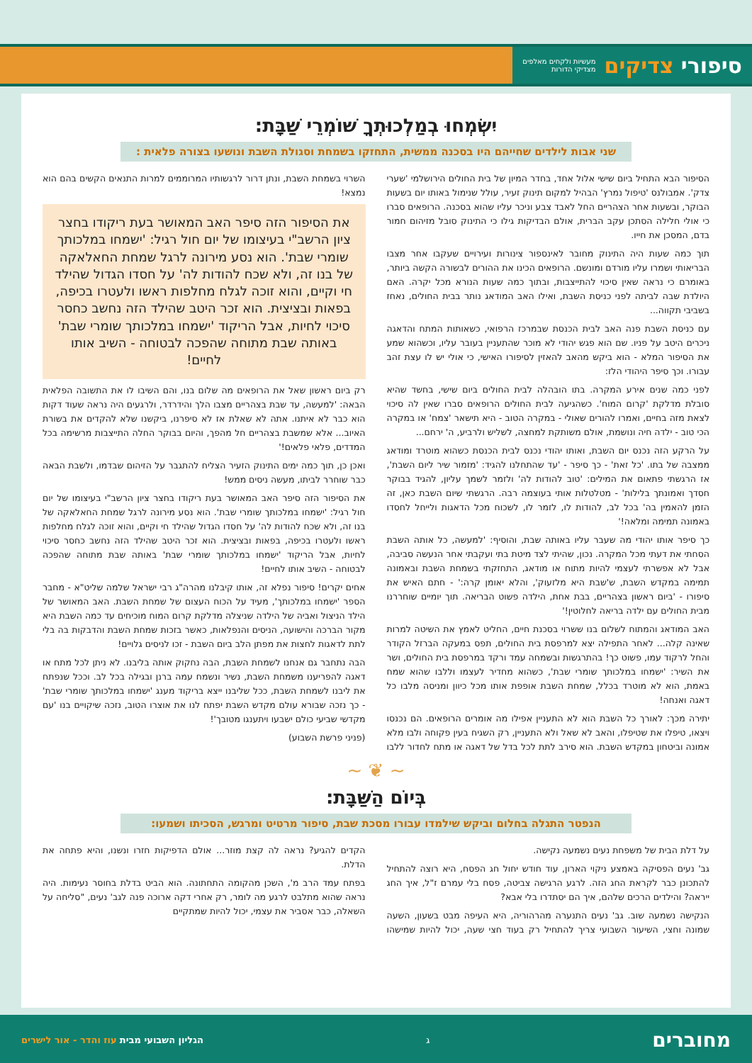סיפורי צדיקים מעשיות ולקחים מאלפים
מצדיקי הדורות
יִשְׂמְחוּ בְמַלְכוּתְךָ שׁוֹמְרֵי שַׁבָּת:
שני אבות לילדים שחייהם היו בסכנה ממשית, התחזקו בשמחת וסגולת השבת ונושעו בצורה פלאית :
הסיפור הבא התחיל ביום שישי אלול אחד, בחדר המיון של בית החולים הירושלמי 'שערי צדק'. אמבולנס 'טיפול נמרץ' הבהיל למקום תינוק זעיר, עולל שנימול באותו יום בשעות הבוקר, ובשעות אחר הצהריים החל לאבד צבע וניכר עליו שהוא בסכנה. הרופאים סברו כי אולי חלילה הסתכן עקב הברית, אולם הבדיקות גילו כי התינוק סובל מזיהום חמור בדם, המסכן את חייו.
תוך כמה שעות היה התינוק מחובר לאינספור צינורות ועירויים שעקבו אחר מצבו הבריאותי ושמרו עליו מורדם ומונשם. הרופאים הכינו את ההורים לבשורה הקשה ביותר, באומרם כי נראה שאין סיכוי להתייצבות, ובתוך כמה שעות הנורא מכל יקרה. האם היולדת שבה לביתה לפני כניסת השבת, ואילו האב המודאג נותר בבית החולים, נאחז בשביבי תקווה...
עם כניסת השבת פנה האב לבית הכנסת שבמרכז הרפואי, כשאותות המתח והדאגה ניכרים היטב על פניו. שם הוא פגש יהודי לא מוכר שהתעניין בעובר עליו, וכשהוא שמע את הסיפור המלא - הוא ביקש מהאב להאזין לסיפורו האישי, כי אולי יש לו עצת זהב עבורו. וכך סיפר היהודי הלז:
לפני כמה שנים אירע המקרה. בתו הובהלה לבית החולים ביום שישי, בחשד שהיא סובלת מדלקת 'קרום המוח'. כשהגיעה לבית החולים הרופאים סברו שאין לה סיכוי לצאת מזה בחיים, ואמרו להורים שאולי - במקרה הטוב - היא תישאר 'צמח' או במקרה הכי טוב - ילדה חיה ונושמת, אולם משותקת למחצה, לשליש ולרביע, ה' ירחם...
על הרקע הזה נכנס יום השבת, ואותו יהודי נכנס לבית הכנסת כשהוא מוטרד ומודאג ממצבה של בתו. 'כל זאת' - כך סיפר - 'עד שהתחלנו להגיד: 'מזמור שיר ליום השבת', אז הרגשתי פתאום את המילים: 'טוב להודות לה' ולזמר לשמך עליון, להגיד בבוקר חסדך ואמונתך בלילות' - מטלטלות אותי בעוצמה רבה. הרגשתי שיום השבת כאן, זה הזמן להאמין בה' בכל לב, להודות לו, לזמר לו, לשכוח מכל הדאגות ולייחל לחסדו באמונה תמימה ומלאה!'
כך סיפר אותו יהודי מה שעבר עליו באותה שבת, והוסיף: 'למעשה, כל אותה השבת הסחתי את דעתי מכל המקרה. נכון, שהיתי לצד מיטת בתי ועקבתי אחר הנעשה סביבה, אבל לא אפשרתי לעצמי להיות מתוח או מודאג, התחזקתי בשמחת השבת ובאמונה תמימה במקדש השבת, ש'שבת היא מלזעוק', והלא יאומן קרה:' - חתם האיש את סיפורו - 'ביום ראשון בצהריים, בבת אחת, הילדה פשוט הבריאה. תוך יומיים שוחררנו מבית החולים עם ילדה בריאה לחלוטין!'
האב המודאג והמתוח לשלום בנו ששרוי בסכנת חיים, החליט לאמץ את השיטה למרות שאינה קלה... לאחר התפילה יצא למרפסת בית החולים, תפס במעקה הברזל הקודר והחל לרקוד עמו, פשוט כך! בהתרגשות ובשמחה עמד ורקד במרפסת בית החולים, ושר את השיר: 'ישמחו במלכותך שומרי שבת', כשהוא מחדיר לעצמו וללבו שהוא שמח באמת, הוא לא מוטרד בכלל, שמחת השבת אופפת אותו מכל כיוון ומניסה מלבו כל דאגה ואנחה!
יתירה מכך: לאורך כל השבת הוא לא התעניין אפילו מה אומרים הרופאים. הם נכנסו ויצאו, טיפלו את שטיפלו, והאב לא שאל ולא התעניין, רק השגיח בעין פקוחה ולבו מלא אמונה וביטחון במקדש השבת. הוא סירב לתת לכל בדל של דאגה או מתח לחדור ללבו השרוי בשמחת השבת, ונתן דרור לרגשותיו המרוממים למרות התנאים הקשים בהם הוא נמצא!
את הסיפור הזה סיפר האב המאושר בעת ריקודו בחצר ציון הרשב"י בעיצומו של יום חול רגיל: 'ישמחו במלכותך שומרי שבת'. הוא נסע מירונה לרגל שמחת החאלאקה של בנו זה, ולא שכח להודות לה' על חסדו הגדול שהילד חי וקיים, והוא זוכה לגלח מחלפות ראשו ולעטרו בכיפה, בפאות ובציצית. הוא זכר היטב שהילד הזה נחשב כחסר סיכוי לחיות, אבל הריקוד 'ישמחו במלכותך שומרי שבת' באותה שבת מתוחה שהפכה לבטוחה - השיב אותו לחיים!
רק ביום ראשון שאל את הרופאים מה שלום בנו, והם השיבו לו את התשובה הפלאית הבאה: 'למעשה, עד שבת בצהריים מצבו הלך והידרדר, ולרגעים היה נראה שעוד דקות הוא כבר לא איתנו. אתה לא שאלת אז לא סיפרנו, ביקשנו שלא להקדים את בשורת האיוב... אלא שמשבת בצהריים חל מהפך, והיום בבוקר החלה התייצבות מרשימה בכל המדדים, פלאי פלאים!'
ואכן כן, תוך כמה ימים התינוק הזעיר הצליח להתגבר על הזיהום שבדמו, ולשבת הבאה כבר שוחרר לביתו, מעשה ניסים ממש!
את הסיפור הזה סיפר האב המאושר בעת ריקודו בחצר ציון הרשב"י בעיצומו של יום חול רגיל: 'ישמחו במלכותך שומרי שבת'. הוא נסע מירונה לרגל שמחת החאלאקה של בנו זה, ולא שכח להודות לה' על חסדו הגדול שהילד חי וקיים, והוא זוכה לגלח מחלפות ראשו ולעטרו בכיפה, בפאות ובציצית. הוא זכר היטב שהילד הזה נחשב כחסר סיכוי לחיות, אבל הריקוד 'ישמחו במלכותך שומרי שבת' באותה שבת מתוחה שהפכה לבטוחה - השיב אותו לחיים!
אחים יקרים! סיפור נפלא זה, אותו קיבלנו מהרה"ג רבי ישראל שלמה שליט"א - מחבר הספר 'ישמחו במלכותך', מעיד על הכוח העצום של שמחת השבת. האב המאושר של הילד הניצול ואביה של הילדה שניצלה מדלקת קרום המוח מוכיחים עד כמה השבת היא מקור הברכה והישועה, הניסים והנפלאות, כאשר בזכות שמחת השבת והדבקות בה בלי לתת לדאגות לחצות את מפתן הלב ביום השבת - זכו לניסים גלויים!
הבה נתחבר גם אנחנו לשמחת השבת, הבה נחקוק אותה בליבנו. לא ניתן לכל מתח או דאגה להפריענו משמחת השבת, נשיר ונשמח עמה ברנן ובגילה בכל לב. וככל שנפתח את ליבנו לשמחת השבת, ככל שליבנו ייצא בריקוד מענג 'ישמחו במלכותך שומרי שבת' - כך נזכה שבורא עולם מקדש השבת יפתח לנו את אוצרו הטוב, נזכה שיקויים בנו 'עם מקדשי שביעי כולם ישבעו ויתענגו מטובך'!
(פניני פרשת השבוע)
~ ❦ ~
בְּיוֹם הַשַּׁבָּת:
הנפטר התגלה בחלום וביקש שילמדו עבורו מסכת שבת, סיפור מרטיט ומרגש, הסכיתו ושמעו:
על דלת הבית של משפחת נעים נשמעה נקישה.
גב' נעים הפסיקה באמצע ניקוי הארון, עוד חודש יחול חג הפסח, היא רוצה להתחיל להתכונן כבר לקראת החג הזה. לרגע הרגישה צביטה, פסח בלי עמרם ז"ל, איך החג ייראה? והילדים הרכים שלהם, איך הם יסתדרו בלי אבא?
הנקישה נשמעה שוב. גב' נעים התנערה מהרהוריה, היא העיפה מבט בשעון, השעה שמונה וחצי, השיעור השבועי צריך להתחיל רק בעוד חצי שעה, יכול להיות שמישהו הקדים להגיע? נראה לה קצת מוזר... אולם הדפיקות חזרו ונשנו, והיא פתחה את הדלת.
בפתח עמד הרב מ', השכן מהקומה התחתונה. הוא הביט בדלת בחוסר נעימות. היה נראה שהוא מתלבט לרגע מה לומר, רק אחרי דקה ארוכה פנה לגב' נעים, "סליחה על השאלה, כבר אסביר את עצמי, יכול להיות שמתקיים
מחוברים ג הגליון השבועי מבית עוז והדר - אור לישרים